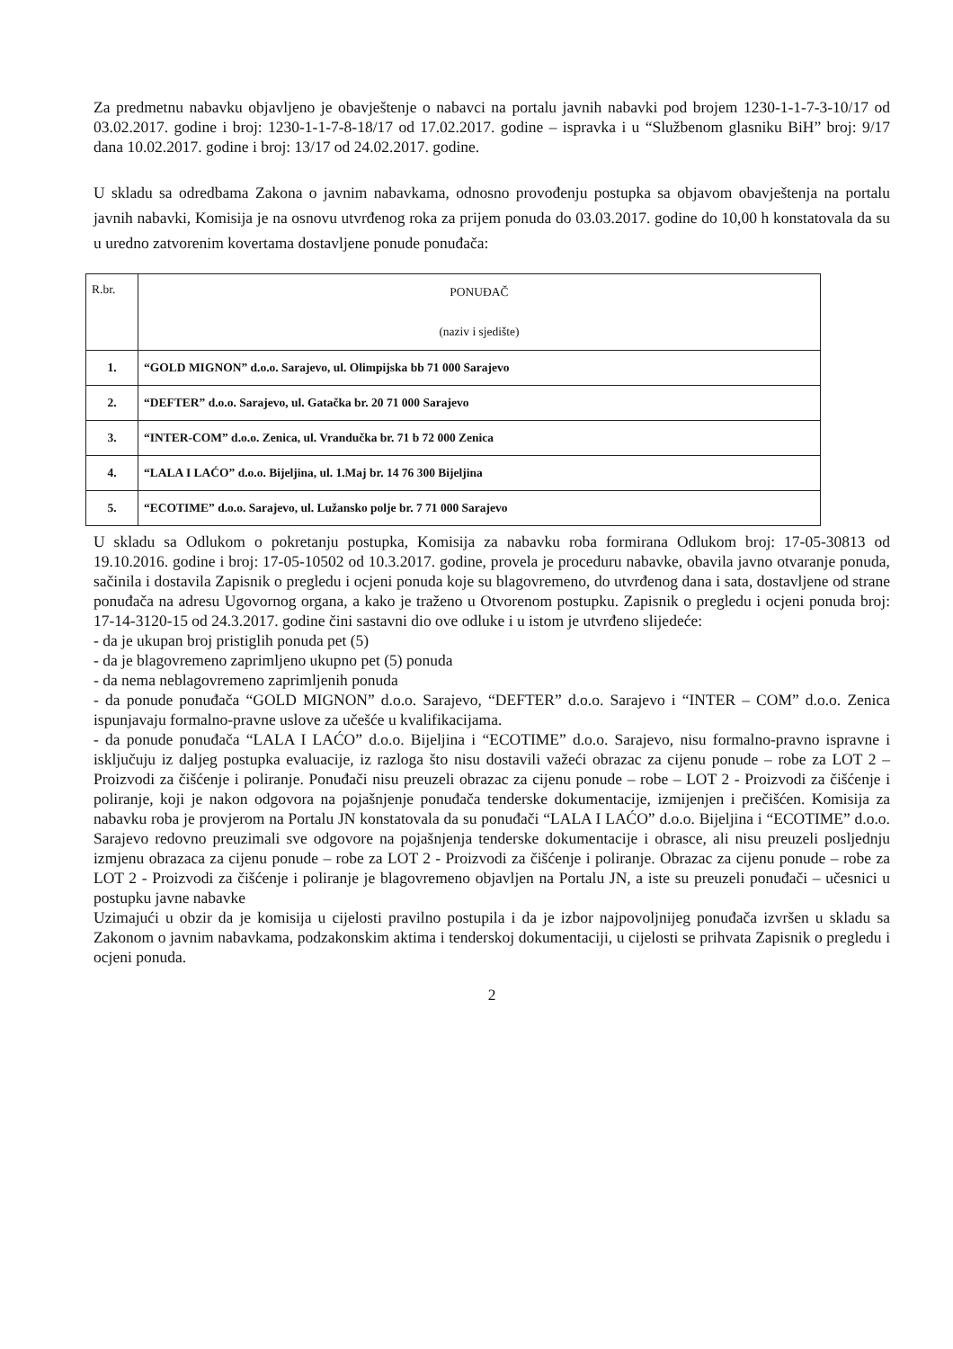Za predmetnu nabavku objavljeno je obavještenje o nabavci na portalu javnih nabavki pod brojem 1230-1-1-7-3-10/17 od 03.02.2017. godine i broj: 1230-1-1-7-8-18/17 od 17.02.2017. godine – ispravka i u “Službenom glasniku BiH” broj: 9/17 dana 10.02.2017. godine i broj: 13/17 od 24.02.2017. godine.
U skladu sa odredbama Zakona o javnim nabavkama, odnosno provođenju postupka sa objavom obavještenja na portalu javnih nabavki, Komisija je na osnovu utvrđenog roka za prijem ponuda do 03.03.2017. godine do 10,00 h konstatovala da su u uredno zatvorenim kovertama dostavljene ponude ponuđača:
| R.br. | PONUĐAČ (naziv i sjedište) |
| 1. | “GOLD MIGNON” d.o.o. Sarajevo, ul. Olimpijska bb 71 000 Sarajevo |
| 2. | “DEFTER” d.o.o. Sarajevo, ul. Gatačka br. 20 71 000 Sarajevo |
| 3. | “INTER-COM” d.o.o. Zenica, ul. Vrandučka br. 71 b 72 000 Zenica |
| 4. | “LALA I LAĆO” d.o.o. Bijeljina, ul. 1.Maj br. 14 76 300 Bijeljina |
| 5. | “ECOTIME” d.o.o. Sarajevo, ul. Lužansko polje br. 7 71 000 Sarajevo |
U skladu sa Odlukom o pokretanju postupka, Komisija za nabavku roba formirana Odlukom broj: 17-05-30813 od 19.10.2016. godine i broj: 17-05-10502 od 10.3.2017. godine, provela je proceduru nabavke, obavila javno otvaranje ponuda, sačinila i dostavila Zapisnik o pregledu i ocjeni ponuda koje su blagovremeno, do utvrđenog dana i sata, dostavljene od strane ponuđača na adresu Ugovornog organa, a kako je traženo u Otvorenom postupku. Zapisnik o pregledu i ocjeni ponuda broj: 17-14-3120-15 od 24.3.2017. godine čini sastavni dio ove odluke i u istom je utvrđeno slijedeće:
- da je ukupan broj pristiglih ponuda pet (5)
- da je blagovremeno zaprimljeno ukupno pet (5) ponuda
- da nema neblagovremeno zaprimljenih ponuda
- da ponude ponuđača “GOLD MIGNON” d.o.o. Sarajevo, “DEFTER” d.o.o. Sarajevo i “INTER – COM” d.o.o. Zenica ispunjavaju formalno-pravne uslove za učešće u kvalifikacijama.
- da ponude ponuđača “LALA I LAĆO” d.o.o. Bijeljina i “ECOTIME” d.o.o. Sarajevo, nisu formalno-pravno ispravne i isključuju iz daljeg postupka evaluacije, iz razloga što nisu dostavili važeći obrazac za cijenu ponude – robe za LOT 2 – Proizvodi za čišćenje i poliranje. Ponuđači nisu preuzeli obrazac za cijenu ponude – robe – LOT 2 - Proizvodi za čišćenje i poliranje, koji je nakon odgovora na pojašnjenje ponuđača tenderske dokumentacije, izmijenjen i prečišćen. Komisija za nabavku roba je provjerom na Portalu JN konstatovala da su ponuđači “LALA I LAĆO” d.o.o. Bijeljina i “ECOTIME” d.o.o. Sarajevo redovno preuzimali sve odgovore na pojašnjenja tenderske dokumentacije i obrasce, ali nisu preuzeli posljednju izmjenu obrazaca za cijenu ponude – robe za LOT 2 - Proizvodi za čišćenje i poliranje. Obrazac za cijenu ponude – robe za LOT 2 - Proizvodi za čišćenje i poliranje je blagovremeno objavljen na Portalu JN, a iste su preuzeli ponuđači – učesnici u postupku javne nabavke
Uzimajući u obzir da je komisija u cijelosti pravilno postupila i da je izbor najpovoljnijeg ponuđača izvršen u skladu sa Zakonom o javnim nabavkama, podzakonskim aktima i tenderskoj dokumentaciji, u cijelosti se prihvata Zapisnik o pregledu i ocjeni ponuda.
2